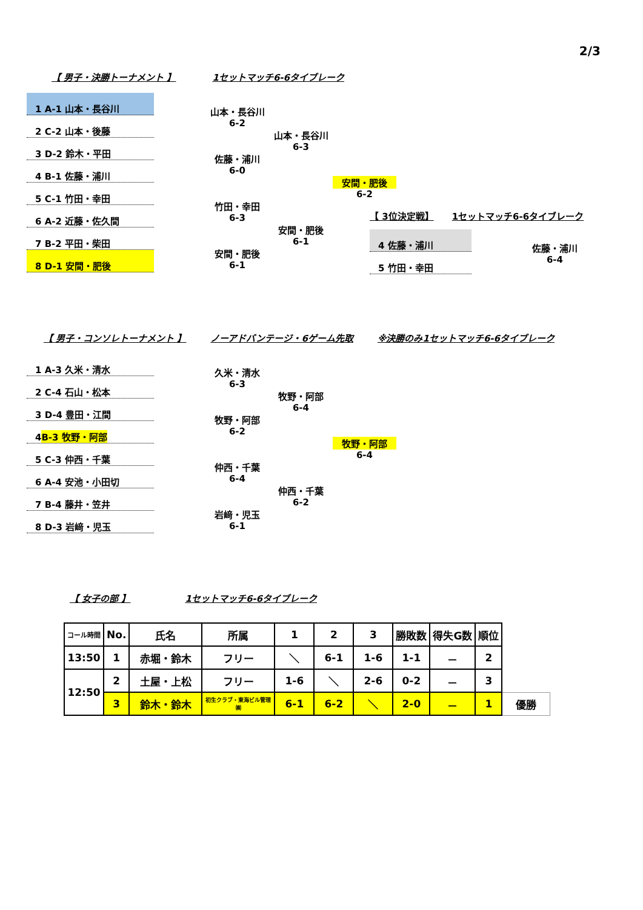2/3
【 男子・決勝トーナメント 】 1セットマッチ6-6タイブレーク
1 A-1 山本・長谷川
2 C-2 山本・後藤
3 D-2 鈴木・平田
4 B-1 佐藤・浦川
5 C-1 竹田・幸田
6 A-2 近藤・佐久間
7 B-2 平田・柴田
8 D-1 安間・肥後
山本・長谷川
6-2
佐藤・浦川
6-0
竹田・幸田
6-3
安間・肥後
6-1
山本・長谷川
6-3
安間・肥後
6-1
安間・肥後
6-2
【 3位決定戦】 1セットマッチ6-6タイブレーク
4 佐藤・浦川
5 竹田・幸田
佐藤・浦川
6-4
【 男子・コンソレトーナメント 】 ノーアドバンテージ・6ゲーム先取 ※決勝のみ1セットマッチ6-6タイブレーク
1 A-3 久米・清水
2 C-4 石山・松本
3 D-4 豊田・江間
4 B-3 牧野・阿部
5 C-3 仲西・千葉
6 A-4 安池・小田切
7 B-4 藤井・笠井
8 D-3 岩﨑・児玉
久米・清水
6-3
牧野・阿部
6-2
仲西・千葉
6-4
岩﨑・児玉
6-1
牧野・阿部
6-4
仲西・千葉
6-2
牧野・阿部
6-4
【 女子の部 】 1セットマッチ6-6タイブレーク
| コール時間 | No. | 氏名 | 所属 | 1 | 2 | 3 | 勝敗数 | 得失G数 | 順位 | |
| --- | --- | --- | --- | --- | --- | --- | --- | --- | --- | --- |
| 13:50 | 1 | 赤堀・鈴木 | フリー | ＼ | 6-1 | 1-6 | 1-1 | － | 2 | |
| 12:50 | 2 | 土屋・上松 | フリー | 1-6 | ＼ | 2-6 | 0-2 | － | 3 | |
| | 3 | 鈴木・鈴木 | 初生クラブ・東海ビル管理㈱ | 6-1 | 6-2 | ＼ | 2-0 | － | 1 | 優勝 |